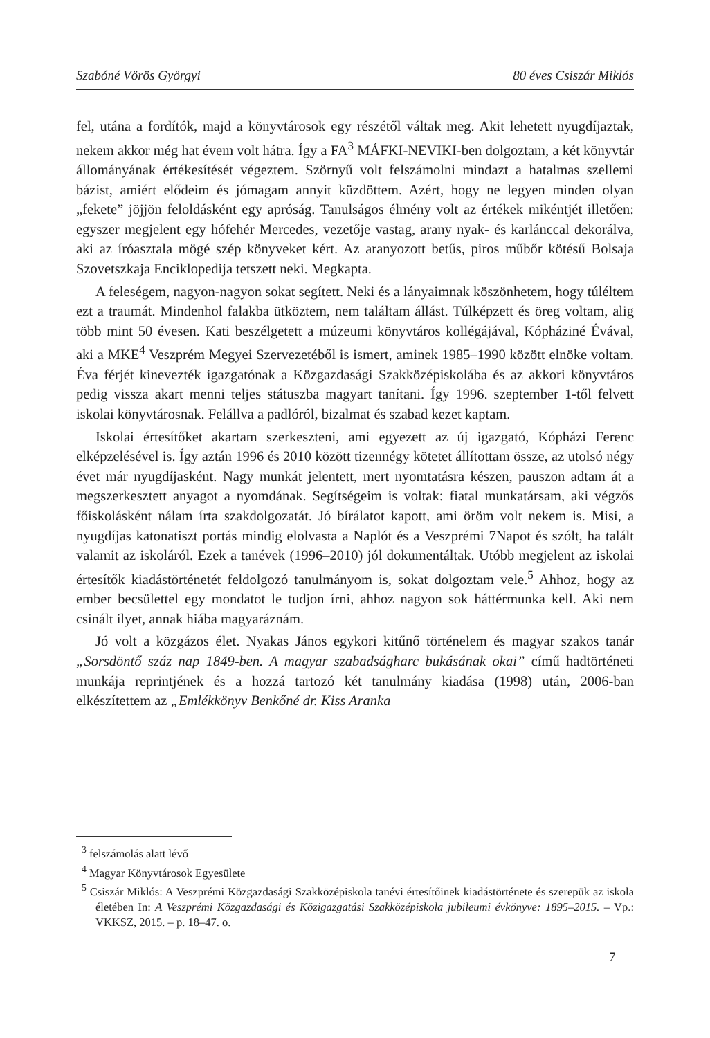Szabóné Vörös Györgyi 80 éves Csiszár Miklós
fel, utána a fordítók, majd a könyvtárosok egy részétől váltak meg. Akit lehetett nyugdíjaztak, nekem akkor még hat évem volt hátra. Így a FA<sup>3</sup> MÁFKI-NEVIKI-ben dolgoztam, a két könyvtár állományának értékesítését végeztem. Szörnyű volt felszámolni mindazt a hatalmas szellemi bázist, amiért elődeim és jómagam annyit küzdöttem. Azért, hogy ne legyen minden olyan „fekete” jöjjön feloldásként egy apróság. Tanulságos élmény volt az értékek mikéntjét illetően: egyszer megjelent egy hófehér Mercedes, vezetője vastag, arany nyak- és karlánccal dekorálva, aki az íróasztala mögé szép könyveket kért. Az aranyozott betűs, piros műbőr kötésű Bolsaja Szovetszkaja Enciklopedija tetszett neki. Megkapta.
A feleségem, nagyon-nagyon sokat segített. Neki és a lányaimnak köszönhetem, hogy túléltem ezt a traumát. Mindenhol falakba ütköztem, nem találtam állást. Túlképzett és öreg voltam, alig több mint 50 évesen. Kati beszélgetett a múzeumi könyvtáros kollégájával, Kópháziné Évával, aki a MKE<sup>4</sup> Veszprém Megyei Szervezetéből is ismert, aminek 1985–1990 között elnöke voltam. Éva férjét kinevezték igazgatónak a Közgazdasági Szakközépiskolába és az akkori könyvtáros pedig vissza akart menni teljes státuszba magyart tanítani. Így 1996. szeptember 1-től felvett iskolai könyvtárosnak. Felállva a padlóról, bizalmat és szabad kezet kaptam.
Iskolai értesítőket akartam szerkeszteni, ami egyezett az új igazgató, Kópházi Ferenc elképzelésével is. Így aztán 1996 és 2010 között tizennégy kötetet állítottam össze, az utolsó négy évet már nyugdíjasként. Nagy munkát jelentett, mert nyomtatásra készen, pauszon adtam át a megszerkesztett anyagot a nyomdának. Segítségeim is voltak: fiatal munkatársam, aki végzős főiskolásként nálam írta szakdolgozatát. Jó bírálatot kapott, ami öröm volt nekem is. Misi, a nyugdíjas katonatiszt portás mindig elolvasta a Naplót és a Veszprémi 7Napot és szólt, ha talált valamit az iskoláról. Ezek a tanévek (1996–2010) jól dokumentáltak. Utóbb megjelent az iskolai értesítők kiadástörténetét feldolgozó tanulmányom is, sokat dolgoztam vele.<sup>5</sup> Ahhoz, hogy az ember becsülettel egy mondatot le tudjon írni, ahhoz nagyon sok háttérmunka kell. Aki nem csinált ilyet, annak hiába magyaráznám.
Jó volt a közgázos élet. Nyakas János egykori kitűnő történelem és magyar szakos tanár „Sorsdöntő száz nap 1849-ben. A magyar szabadságharc bukásának okai” című hadtörténeti munkája reprintjének és a hozzá tartozó két tanulmány kiadása (1998) után, 2006-ban elkészítettem az „Emlékkönyv Benkőné dr. Kiss Aranka
<sup>3</sup> felszámolás alatt lévő
<sup>4</sup> Magyar Könyvtárosok Egyesülete
<sup>5</sup> Csiszár Miklós: A Veszprémi Közgazdasági Szakközépiskola tanévi értesítőinek kiadástörténete és szerepük az iskola életében In: A Veszprémi Közgazdasági és Közigazgatási Szakközépiskola jubileumi évkönyve: 1895–2015. – Vp.: VKKSZ, 2015. – p. 18–47. o.
7